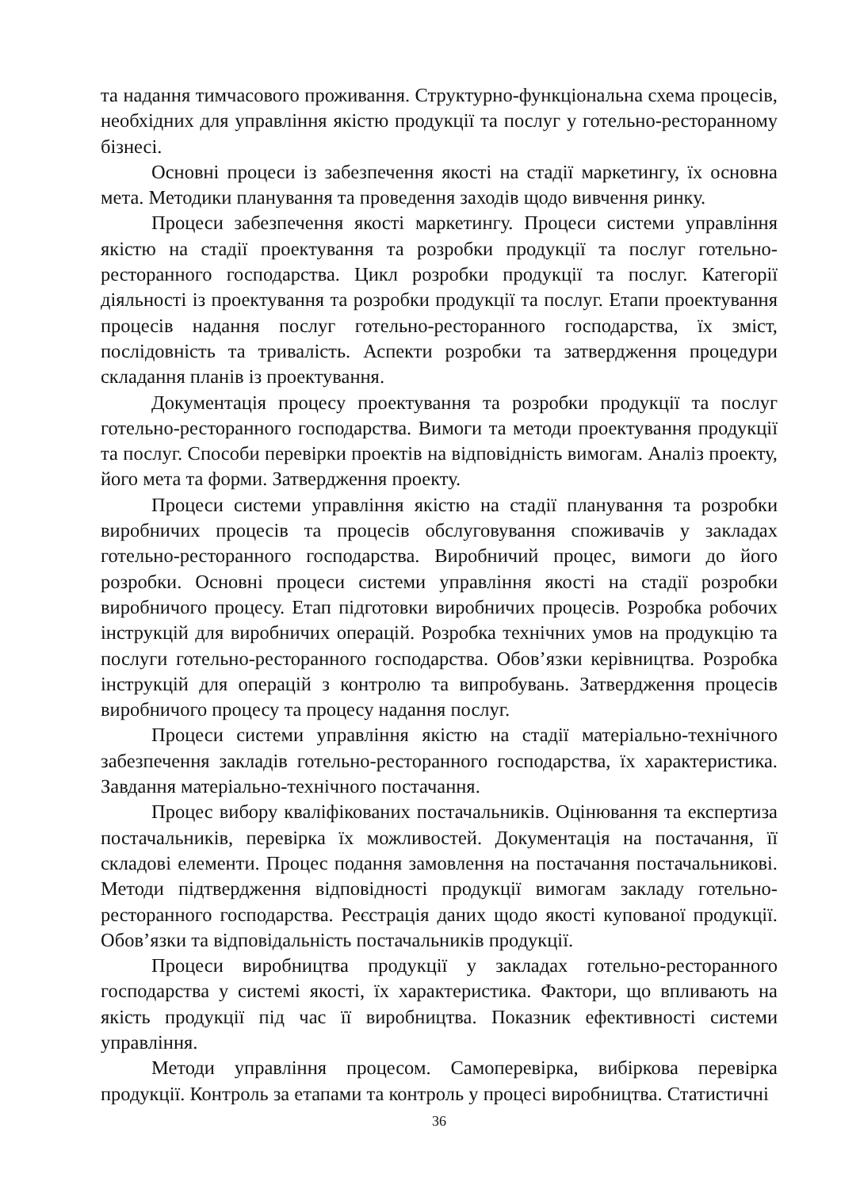та надання тимчасового проживання. Структурно-функціональна схема процесів, необхідних для управління якістю продукції та послуг у готельно-ресторанному бізнесі.
Основні процеси із забезпечення якості на стадії маркетингу, їх основна мета. Методики планування та проведення заходів щодо вивчення ринку.
Процеси забезпечення якості маркетингу. Процеси системи управління якістю на стадії проектування та розробки продукції та послуг готельно-ресторанного господарства. Цикл розробки продукції та послуг. Категорії діяльності із проектування та розробки продукції та послуг. Етапи проектування процесів надання послуг готельно-ресторанного господарства, їх зміст, послідовність та тривалість. Аспекти розробки та затвердження процедури складання планів із проектування.
Документація процесу проектування та розробки продукції та послуг готельно-ресторанного господарства. Вимоги та методи проектування продукції та послуг. Способи перевірки проектів на відповідність вимогам. Аналіз проекту, його мета та форми. Затвердження проекту.
Процеси системи управління якістю на стадії планування та розробки виробничих процесів та процесів обслуговування споживачів у закладах готельно-ресторанного господарства. Виробничий процес, вимоги до його розробки. Основні процеси системи управління якості на стадії розробки виробничого процесу. Етап підготовки виробничих процесів. Розробка робочих інструкцій для виробничих операцій. Розробка технічних умов на продукцію та послуги готельно-ресторанного господарства. Обов’язки керівництва. Розробка інструкцій для операцій з контролю та випробувань. Затвердження процесів виробничого процесу та процесу надання послуг.
Процеси системи управління якістю на стадії матеріально-технічного забезпечення закладів готельно-ресторанного господарства, їх характеристика. Завдання матеріально-технічного постачання.
Процес вибору кваліфікованих постачальників. Оцінювання та експертиза постачальників, перевірка їх можливостей. Документація на постачання, її складові елементи. Процес подання замовлення на постачання постачальникові. Методи підтвердження відповідності продукції вимогам закладу готельно-ресторанного господарства. Реєстрація даних щодо якості купованої продукції. Обов’язки та відповідальність постачальників продукції.
Процеси виробництва продукції у закладах готельно-ресторанного господарства у системі якості, їх характеристика. Фактори, що впливають на якість продукції під час її виробництва. Показник ефективності системи управління.
Методи управління процесом. Самоперевірка, вибіркова перевірка продукції. Контроль за етапами та контроль у процесі виробництва. Статистичні
36